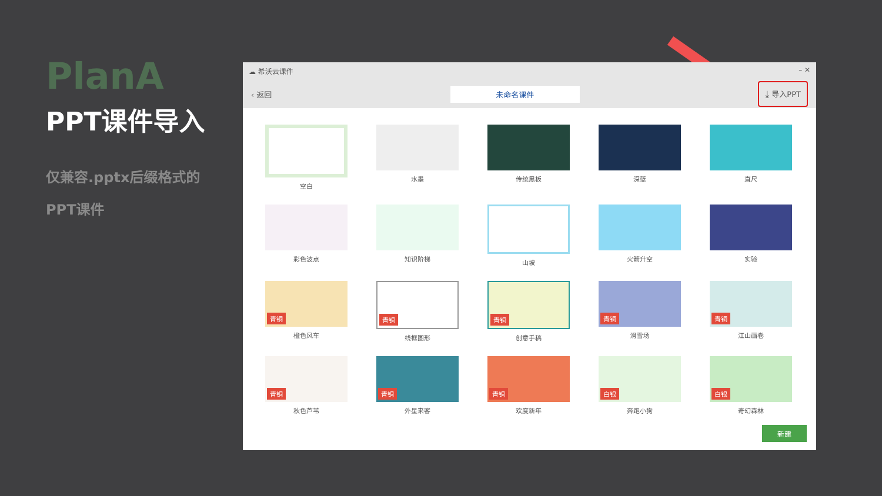PlanA
PPT课件导入
仅兼容.pptx后缀格式的
PPT课件
☁ 希沃云课件 – ✕
‹ 返回 未命名课件 ⤓ 导入PPT
空白
水墨
传统黑板
深蓝
直尺
彩色波点
知识阶梯
山坡
火箭升空
实验
青铜
橙色风车
青铜
线框图形
青铜
创意手稿
青铜
滑雪场
青铜
江山画卷
青铜
秋色芦苇
青铜
外星来客
青铜
欢度新年
白银
奔跑小狗
白银
奇幻森林
新建